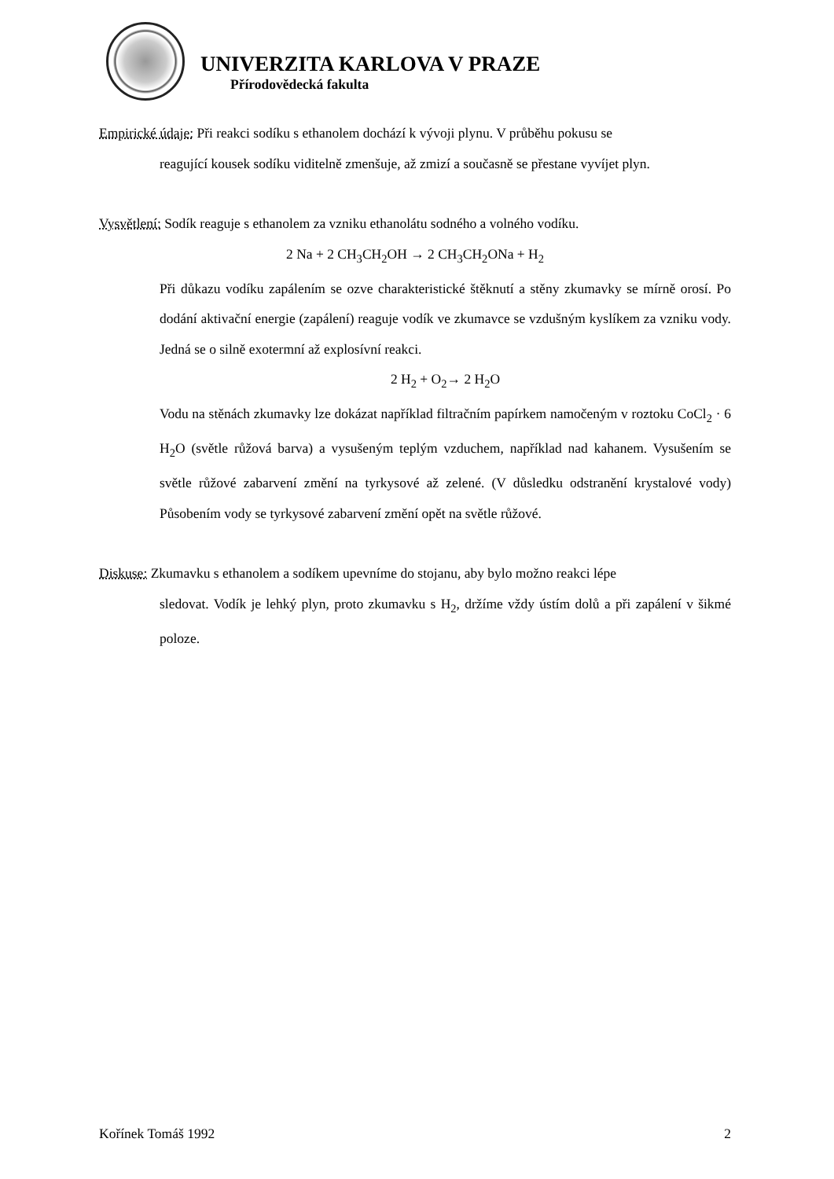UNIVERZITA KARLOVA V PRAZE
Přírodovědecká fakulta
Empirické údaje: Při reakci sodíku s ethanolem dochází k vývoji plynu. V průběhu pokusu se
reagující kousek sodíku viditelně zmenšuje, až zmizí a současně se přestane vyvíjet plyn.
Vysvětlení: Sodík reaguje s ethanolem za vzniku ethanolátu sodného a volného vodíku.
2 Na + 2 CH<sub>3</sub>CH<sub>2</sub>OH → 2 CH<sub>3</sub>CH<sub>2</sub>ONa + H<sub>2</sub>
Při důkazu vodíku zapálením se ozve charakteristické štěknutí a stěny zkumavky se mírně orosí. Po dodání aktivační energie (zapálení) reaguje vodík ve zkumavce se vzdušným kyslíkem za vzniku vody. Jedná se o silně exotermní až explosívní reakci.
2 H<sub>2</sub> + O<sub>2</sub>→ 2 H<sub>2</sub>O
Vodu na stěnách zkumavky lze dokázat například filtračním papírkem namočeným v roztoku CoCl<sub>2</sub> · 6 H<sub>2</sub>O (světle růžová barva) a vysušeným teplým vzduchem, například nad kahanem. Vysušením se světle růžové zabarvení změní na tyrkysové až zelené. (V důsledku odstranění krystalové vody) Působením vody se tyrkysové zabarvení změní opět na světle růžové.
Diskuse: Zkumavku s ethanolem a sodíkem upevníme do stojanu, aby bylo možno reakci lépe
sledovat. Vodík je lehký plyn, proto zkumavku s H<sub>2</sub>, držíme vždy ústím dolů a při zapálení v šikmé poloze.
Kořínek Tomáš 1992 2